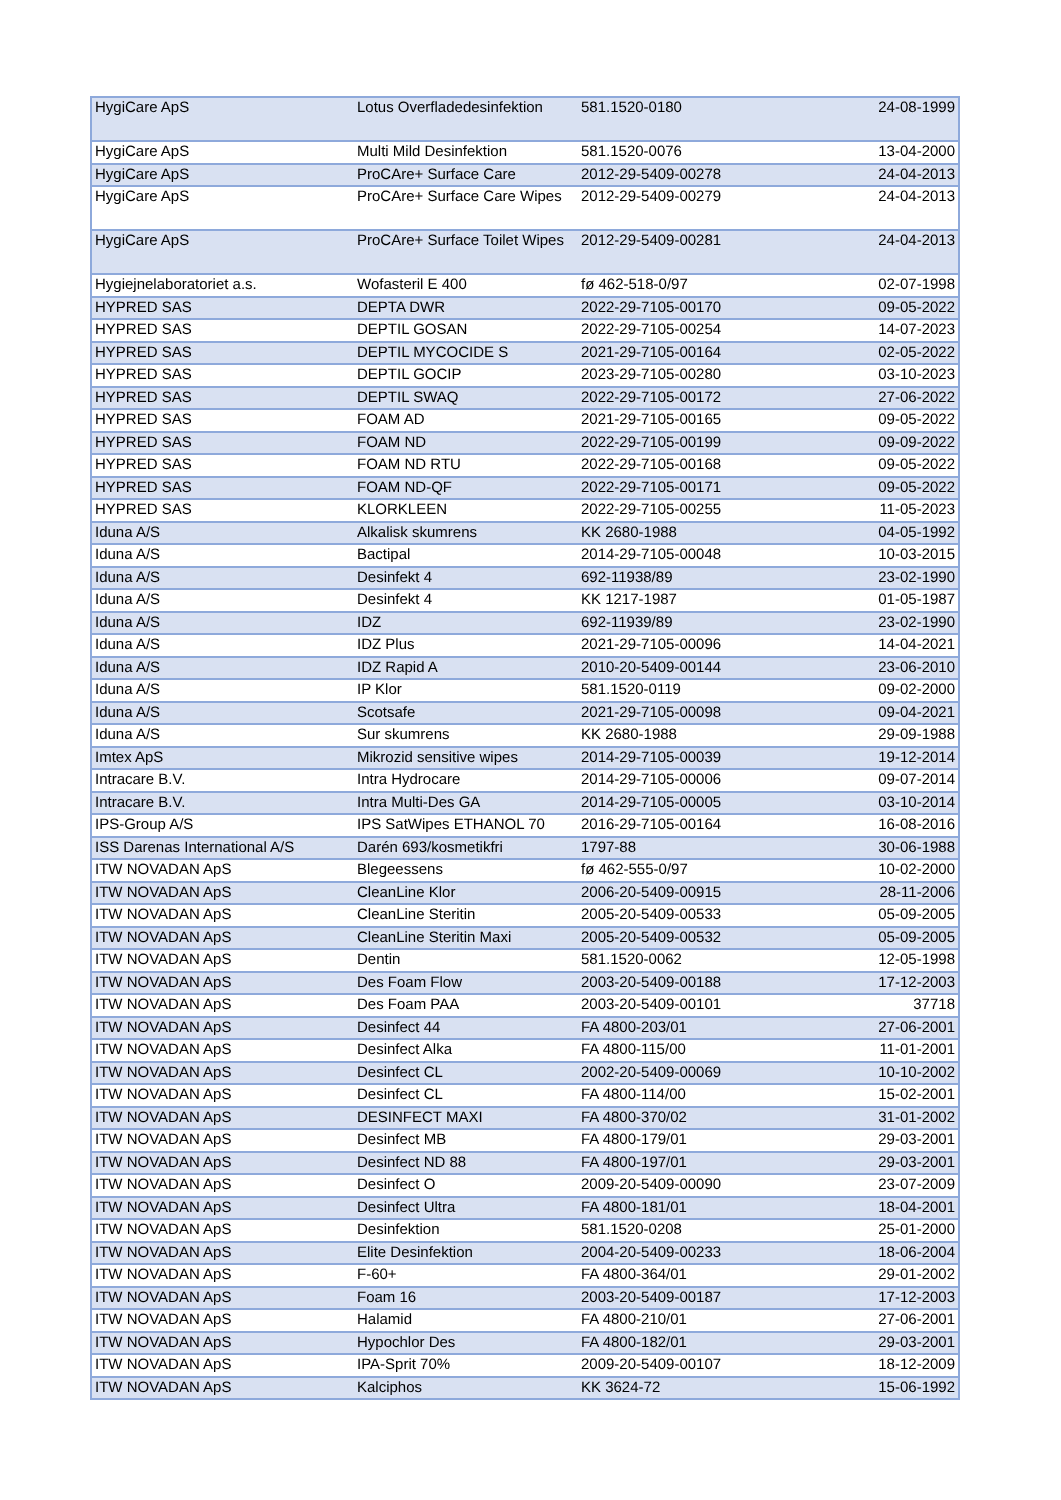| HygiCare ApS | Lotus Overfladedesinfektion | 581.1520-0180 | 24-08-1999 |
| HygiCare ApS | Multi Mild Desinfektion | 581.1520-0076 | 13-04-2000 |
| HygiCare ApS | ProCAre+ Surface Care | 2012-29-5409-00278 | 24-04-2013 |
| HygiCare ApS | ProCAre+ Surface Care Wipes | 2012-29-5409-00279 | 24-04-2013 |
| HygiCare ApS | ProCAre+ Surface Toilet Wipes | 2012-29-5409-00281 | 24-04-2013 |
| Hygiejnelaboratoriet a.s. | Wofasteril E 400 | fø 462-518-0/97 | 02-07-1998 |
| HYPRED SAS | DEPTA DWR | 2022-29-7105-00170 | 09-05-2022 |
| HYPRED SAS | DEPTIL GOSAN | 2022-29-7105-00254 | 14-07-2023 |
| HYPRED SAS | DEPTIL MYCOCIDE S | 2021-29-7105-00164 | 02-05-2022 |
| HYPRED SAS | DEPTIL GOCIP | 2023-29-7105-00280 | 03-10-2023 |
| HYPRED SAS | DEPTIL SWAQ | 2022-29-7105-00172 | 27-06-2022 |
| HYPRED SAS | FOAM AD | 2021-29-7105-00165 | 09-05-2022 |
| HYPRED SAS | FOAM ND | 2022-29-7105-00199 | 09-09-2022 |
| HYPRED SAS | FOAM ND RTU | 2022-29-7105-00168 | 09-05-2022 |
| HYPRED SAS | FOAM ND-QF | 2022-29-7105-00171 | 09-05-2022 |
| HYPRED SAS | KLORKLEEN | 2022-29-7105-00255 | 11-05-2023 |
| Iduna A/S | Alkalisk skumrens | KK 2680-1988 | 04-05-1992 |
| Iduna A/S | Bactipal | 2014-29-7105-00048 | 10-03-2015 |
| Iduna A/S | Desinfekt 4 | 692-11938/89 | 23-02-1990 |
| Iduna A/S | Desinfekt 4 | KK 1217-1987 | 01-05-1987 |
| Iduna A/S | IDZ | 692-11939/89 | 23-02-1990 |
| Iduna A/S | IDZ Plus | 2021-29-7105-00096 | 14-04-2021 |
| Iduna A/S | IDZ Rapid A | 2010-20-5409-00144 | 23-06-2010 |
| Iduna A/S | IP Klor | 581.1520-0119 | 09-02-2000 |
| Iduna A/S | Scotsafe | 2021-29-7105-00098 | 09-04-2021 |
| Iduna A/S | Sur skumrens | KK 2680-1988 | 29-09-1988 |
| Imtex ApS | Mikrozid sensitive wipes | 2014-29-7105-00039 | 19-12-2014 |
| Intracare B.V. | Intra Hydrocare | 2014-29-7105-00006 | 09-07-2014 |
| Intracare B.V. | Intra Multi-Des GA | 2014-29-7105-00005 | 03-10-2014 |
| IPS-Group A/S | IPS SatWipes ETHANOL 70 | 2016-29-7105-00164 | 16-08-2016 |
| ISS Darenas International A/S | Darén 693/kosmetikfri | 1797-88 | 30-06-1988 |
| ITW NOVADAN ApS | Blegeessens | fø 462-555-0/97 | 10-02-2000 |
| ITW NOVADAN ApS | CleanLine Klor | 2006-20-5409-00915 | 28-11-2006 |
| ITW NOVADAN ApS | CleanLine Steritin | 2005-20-5409-00533 | 05-09-2005 |
| ITW NOVADAN ApS | CleanLine Steritin Maxi | 2005-20-5409-00532 | 05-09-2005 |
| ITW NOVADAN ApS | Dentin | 581.1520-0062 | 12-05-1998 |
| ITW NOVADAN ApS | Des Foam Flow | 2003-20-5409-00188 | 17-12-2003 |
| ITW NOVADAN ApS | Des Foam PAA | 2003-20-5409-00101 | 37718 |
| ITW NOVADAN ApS | Desinfect 44 | FA 4800-203/01 | 27-06-2001 |
| ITW NOVADAN ApS | Desinfect Alka | FA 4800-115/00 | 11-01-2001 |
| ITW NOVADAN ApS | Desinfect CL | 2002-20-5409-00069 | 10-10-2002 |
| ITW NOVADAN ApS | Desinfect CL | FA 4800-114/00 | 15-02-2001 |
| ITW NOVADAN ApS | DESINFECT MAXI | FA 4800-370/02 | 31-01-2002 |
| ITW NOVADAN ApS | Desinfect MB | FA 4800-179/01 | 29-03-2001 |
| ITW NOVADAN ApS | Desinfect ND 88 | FA 4800-197/01 | 29-03-2001 |
| ITW NOVADAN ApS | Desinfect O | 2009-20-5409-00090 | 23-07-2009 |
| ITW NOVADAN ApS | Desinfect Ultra | FA 4800-181/01 | 18-04-2001 |
| ITW NOVADAN ApS | Desinfektion | 581.1520-0208 | 25-01-2000 |
| ITW NOVADAN ApS | Elite Desinfektion | 2004-20-5409-00233 | 18-06-2004 |
| ITW NOVADAN ApS | F-60+ | FA 4800-364/01 | 29-01-2002 |
| ITW NOVADAN ApS | Foam 16 | 2003-20-5409-00187 | 17-12-2003 |
| ITW NOVADAN ApS | Halamid | FA 4800-210/01 | 27-06-2001 |
| ITW NOVADAN ApS | Hypochlor Des | FA 4800-182/01 | 29-03-2001 |
| ITW NOVADAN ApS | IPA-Sprit 70% | 2009-20-5409-00107 | 18-12-2009 |
| ITW NOVADAN ApS | Kalciphos | KK 3624-72 | 15-06-1992 |